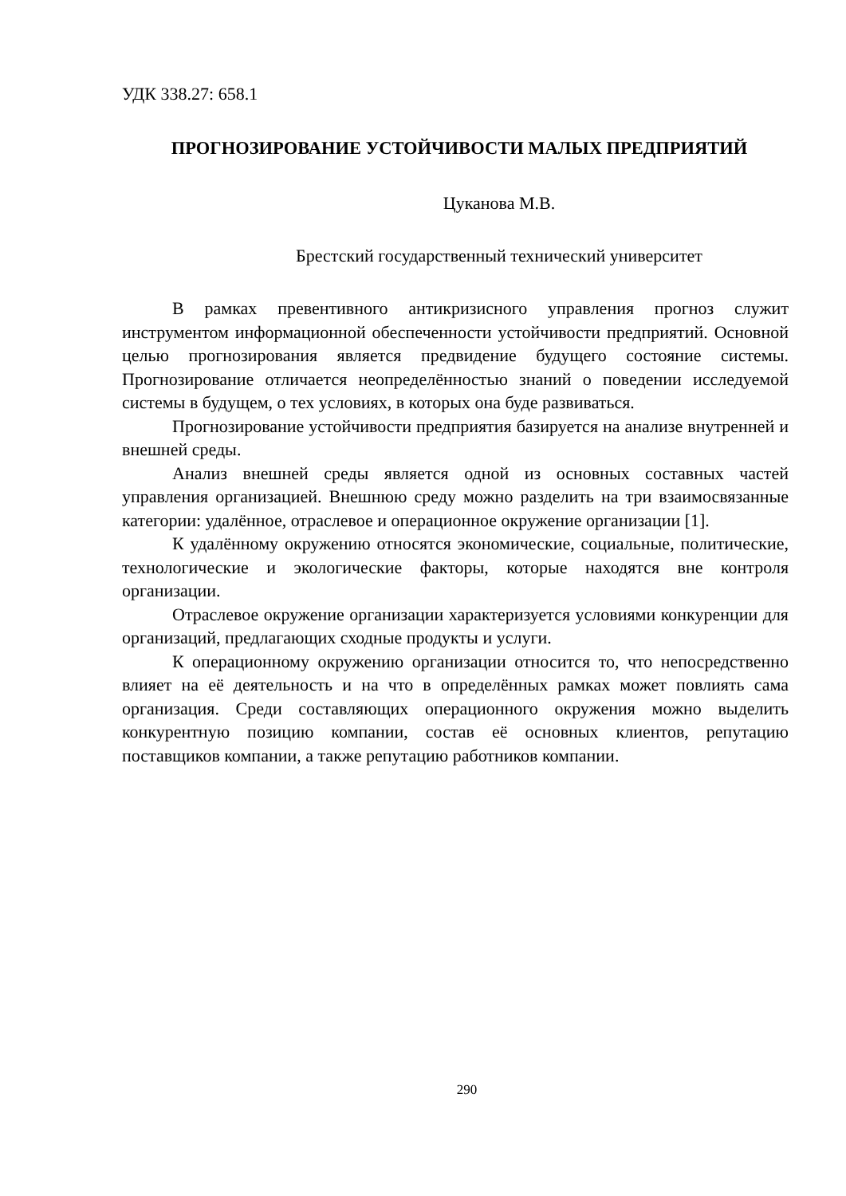УДК 338.27: 658.1
ПРОГНОЗИРОВАНИЕ УСТОЙЧИВОСТИ МАЛЫХ ПРЕДПРИЯТИЙ
Цуканова М.В.
Брестский государственный технический университет
В рамках превентивного антикризисного управления прогноз служит инструментом информационной обеспеченности устойчивости предприятий. Основной целью прогнозирования является предвидение будущего состояние системы. Прогнозирование отличается неопределённостью знаний о поведении исследуемой системы в будущем, о тех условиях, в которых она буде развиваться.
Прогнозирование устойчивости предприятия базируется на анализе внутренней и внешней среды.
Анализ внешней среды является одной из основных составных частей управления организацией. Внешнюю среду можно разделить на три взаимосвязанные категории: удалённое, отраслевое и операционное окружение организации [1].
К удалённому окружению относятся экономические, социальные, политические, технологические и экологические факторы, которые находятся вне контроля организации.
Отраслевое окружение организации характеризуется условиями конкуренции для организаций, предлагающих сходные продукты и услуги.
К операционному окружению организации относится то, что непосредственно влияет на её деятельность и на что в определённых рамках может повлиять сама организация. Среди составляющих операционного окружения можно выделить конкурентную позицию компании, состав её основных клиентов, репутацию поставщиков компании, а также репутацию работников компании.
290